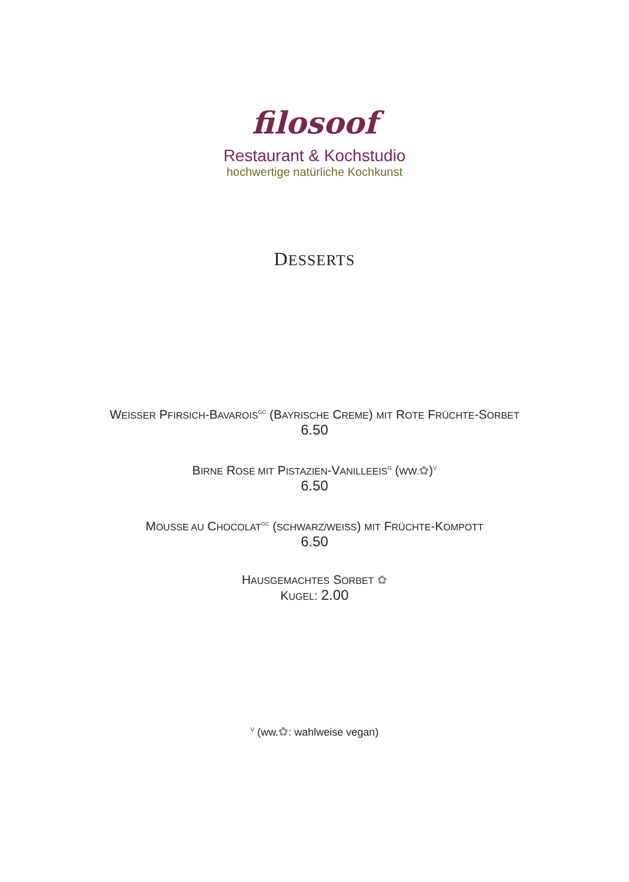filosoof
Restaurant & Kochstudio
hochwertige natürliche Kochkunst
DESSERTS
WEISSER PFIRSICH-BAVAROIS<sup>GC</sup> (BAYRISCHE CREME) MIT ROTE FRÜCHTE-SORBET
6.50
BIRNE ROSÉ MIT PISTAZIEN-VANILLEEIS<sup>G</sup> (WW.✿)<sup>V</sup>
6.50
MOUSSE AU CHOCOLAT<sup>GC</sup> (SCHWARZ/WEISS) MIT FRÜCHTE-KOMPOTT
6.50
HAUSGEMACHTES SORBET ✿
KUGEL: 2.00
<sup>V</sup> (ww.✿: wahlweise vegan)